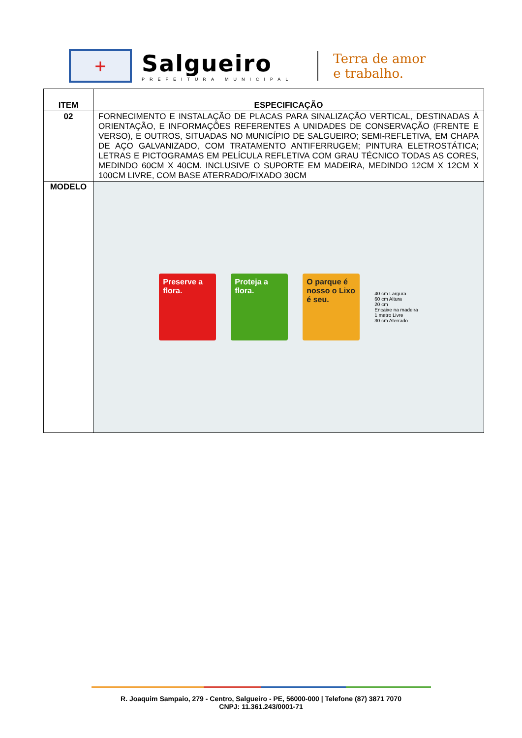+
Salgueiro
PREFEITURA MUNICIPAL
Terra de amor
e trabalho.
| ITEM | ESPECIFICAÇÃO |
| --- | --- |
| 02 | FORNECIMENTO E INSTALAÇÃO DE PLACAS PARA SINALIZAÇÃO VERTICAL, DESTINADAS À ORIENTAÇÃO, E INFORMAÇÕES REFERENTES A UNIDADES DE CONSERVAÇÃO (FRENTE E VERSO), E OUTROS, SITUADAS NO MUNICÍPIO DE SALGUEIRO; SEMI-REFLETIVA, EM CHAPA DE AÇO GALVANIZADO, COM TRATAMENTO ANTIFERRUGEM; PINTURA ELETROSTÁTICA; LETRAS E PICTOGRAMAS EM PELÍCULA REFLETIVA COM GRAU TÉCNICO TODAS AS CORES, MEDINDO 60CM X 40CM. INCLUSIVE O SUPORTE EM MADEIRA, MEDINDO 12CM X 12CM X 100CM LIVRE, COM BASE ATERRADO/FIXADO 30CM |
| MODELO | Preserve a flora. Proteja a flora. O parque é nosso o Lixo é seu. 40 cm Largura 60 cm Altura 20 cm Encaixe na madeira 1 metro Livre 30 cm Aterrado |
R. Joaquim Sampaio, 279 - Centro, Salgueiro - PE, 56000-000 | Telefone (87) 3871 7070
CNPJ: 11.361.243/0001-71